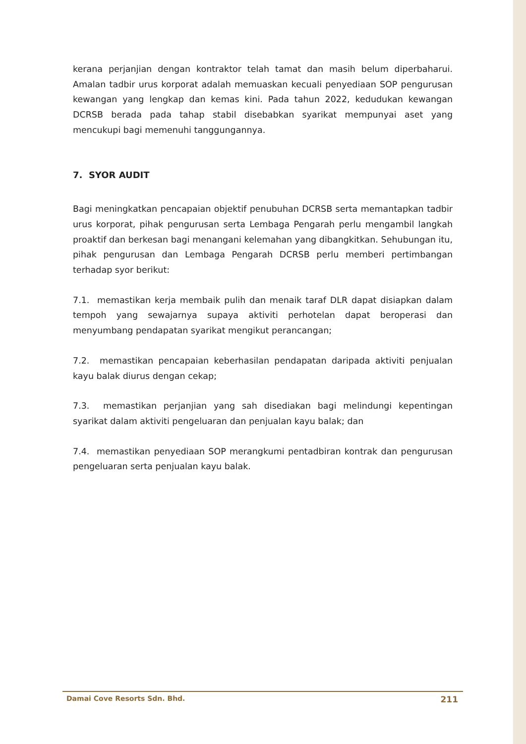kerana perjanjian dengan kontraktor telah tamat dan masih belum diperbaharui. Amalan tadbir urus korporat adalah memuaskan kecuali penyediaan SOP pengurusan kewangan yang lengkap dan kemas kini. Pada tahun 2022, kedudukan kewangan DCRSB berada pada tahap stabil disebabkan syarikat mempunyai aset yang mencukupi bagi memenuhi tanggungannya.
7. SYOR AUDIT
Bagi meningkatkan pencapaian objektif penubuhan DCRSB serta memantapkan tadbir urus korporat, pihak pengurusan serta Lembaga Pengarah perlu mengambil langkah proaktif dan berkesan bagi menangani kelemahan yang dibangkitkan. Sehubungan itu, pihak pengurusan dan Lembaga Pengarah DCRSB perlu memberi pertimbangan terhadap syor berikut:
7.1. memastikan kerja membaik pulih dan menaik taraf DLR dapat disiapkan dalam tempoh yang sewajarnya supaya aktiviti perhotelan dapat beroperasi dan menyumbang pendapatan syarikat mengikut perancangan;
7.2. memastikan pencapaian keberhasilan pendapatan daripada aktiviti penjualan kayu balak diurus dengan cekap;
7.3. memastikan perjanjian yang sah disediakan bagi melindungi kepentingan syarikat dalam aktiviti pengeluaran dan penjualan kayu balak; dan
7.4. memastikan penyediaan SOP merangkumi pentadbiran kontrak dan pengurusan pengeluaran serta penjualan kayu balak.
Damai Cove Resorts Sdn. Bhd. 211